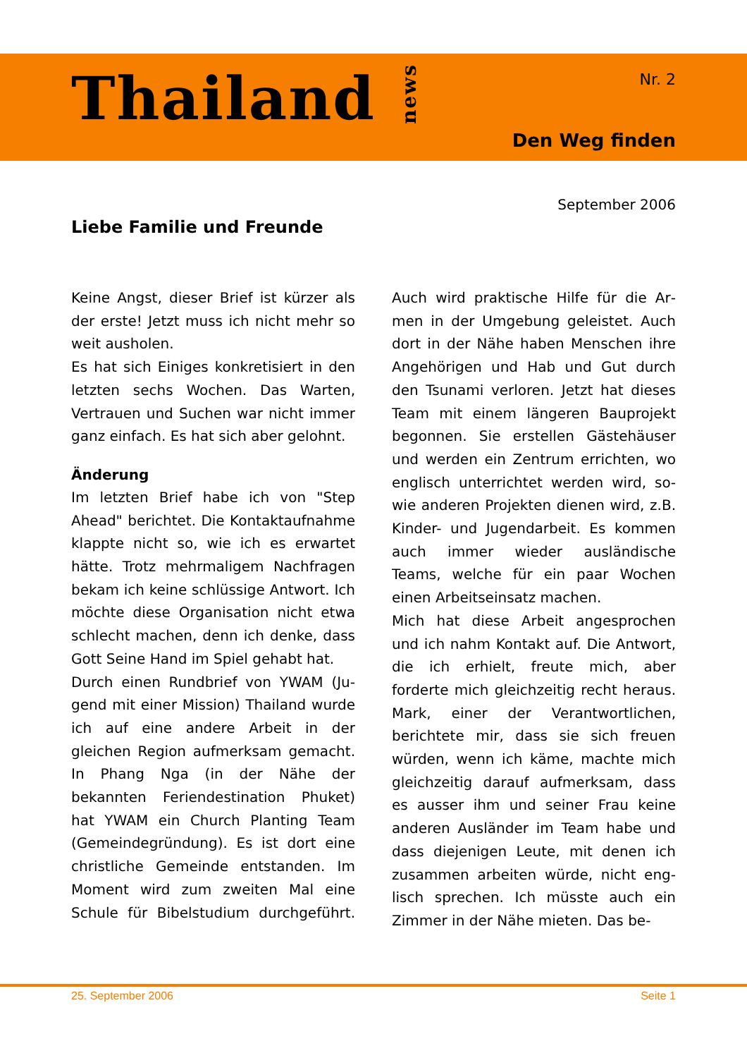Thailand news
Nr. 2
Den Weg finden
September 2006
Liebe Familie und Freunde
Keine Angst, dieser Brief ist kürzer als der erste! Jetzt muss ich nicht mehr so weit ausholen.
Es hat sich Einiges konkretisiert in den letzten sechs Wochen. Das Warten, Vertrauen und Suchen war nicht im­mer ganz einfach. Es hat sich aber gelohnt.
Änderung
Im letzten Brief habe ich von "Step Ahead" berichtet. Die Kontaktauf­nahme klappte nicht so, wie ich es er­wartet hätte. Trotz mehrmaligem Nachfragen bekam ich keine schlüs­sige Antwort. Ich möchte diese Orga­nisation nicht etwa schlecht machen, denn ich denke, dass Gott Seine Hand im Spiel gehabt hat.
Durch einen Rundbrief von YWAM (Ju­gend mit einer Mission) Thailand wurde ich auf eine andere Arbeit in der gleichen Region aufmerksam ge­macht. In Phang Nga (in der Nähe der bekannten Feriendestination Phuket) hat YWAM ein Church Planting Team (Gemeindegründung). Es ist dort eine christliche Gemeinde entstanden. Im Moment wird zum zweiten Mal eine Schule für Bibelstudium durchgeführt. Auch wird praktische Hilfe für die Ar­men in der Umgebung geleistet. Auch dort in der Nähe haben Menschen ihre Angehörigen und Hab und Gut durch den Tsunami verloren. Jetzt hat dieses Team mit einem längeren Bauprojekt begonnen. Sie erstellen Gästehäuser und werden ein Zentrum errichten, wo englisch unterrichtet werden wird, so­wie anderen Projekten dienen wird, z.B. Kinder- und Jugendarbeit. Es kommen auch immer wieder ausländi­sche Teams, welche für ein paar Wo­chen einen Arbeitseinsatz machen.
Mich hat diese Arbeit angesprochen und ich nahm Kontakt auf. Die Ant­wort, die ich erhielt, freute mich, aber forderte mich gleichzeitig recht her­aus. Mark, einer der Verantwortlichen, berichtete mir, dass sie sich freuen würden, wenn ich käme, machte mich gleichzeitig darauf aufmerksam, dass es ausser ihm und seiner Frau keine anderen Ausländer im Team habe und dass diejenigen Leute, mit denen ich zusammen arbeiten würde, nicht eng­lisch sprechen. Ich müsste auch ein Zimmer in der Nähe mieten. Das be-
25. September 2006 Seite 1